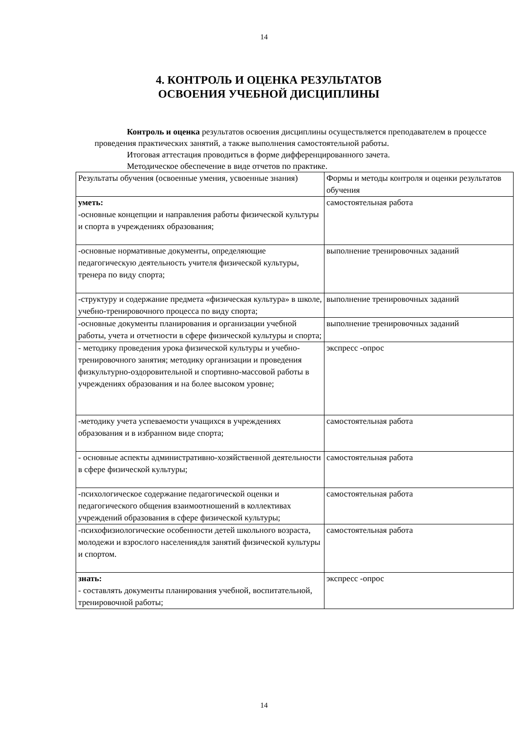14
4. КОНТРОЛЬ И ОЦЕНКА РЕЗУЛЬТАТОВ ОСВОЕНИЯ УЧЕБНОЙ ДИСЦИПЛИНЫ
Контроль и оценка результатов освоения дисциплины осуществляется преподавателем в процессе проведения практических занятий, а также выполнения самостоятельной работы.
Итоговая аттестация проводиться в форме дифференцированного зачета.
Методическое обеспечение в виде отчетов по практике.
| Результаты обучения (освоенные умения, усвоенные знания) | Формы и методы контроля и оценки результатов обучения |
| уметь: -основные концепции и направления работы физической культуры и спорта в учреждениях образования; | самостоятельная работа |
| -основные нормативные документы, определяющие педагогическую деятельность учителя физической культуры, тренера по виду спорта; | выполнение тренировочных заданий |
| -структуру и содержание предмета «физическая культура» в школе, учебно-тренировочного процесса по виду спорта; | выполнение тренировочных заданий |
| -основные документы планирования и организации учебной работы, учета и отчетности в сфере физической культуры и спорта; | выполнение тренировочных заданий |
| - методику проведения урока физической культуры и учебно-тренировочного занятия; методику организации и проведения физкультурно-оздоровительной и спортивно-массовой работы в учреждениях образования и на более высоком уровне; | экспресс -опрос |
| -методику учета успеваемости учащихся в учреждениях образования и в избранном виде спорта; | самостоятельная работа |
| - основные аспекты административно-хозяйственной деятельности в сфере физической культуры; | самостоятельная работа |
| -психологическое содержание педагогической оценки и педагогического общения взаимоотношений в коллективах учреждений образования в сфере физической культуры; | самостоятельная работа |
| -психофизиологические особенности детей школьного возраста, молодежи и взрослого населениядля занятий физической культуры и спортом. | самостоятельная работа |
| знать: - составлять документы планирования учебной, воспитательной, тренировочной работы; | экспресс -опрос |
14